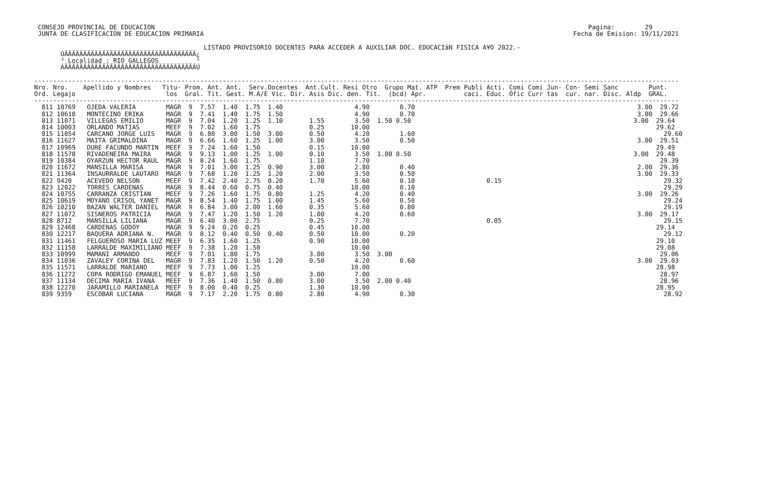CONSEJO PROVINCIAL DE EDUCACION                                                                                                                   Pagina:        29
  JUNTA DE CLASIFICACION DE EDUCACION PRIMARIA                                                                                                  Fecha de Emision: 19/11/2021

                                              LISTADO PROVISORIO DOCENTES PARA ACCEDER A AUXILIAR DOC. EDUCACIàN FISICA A¥O 2022.-
        ÚÄÄÄÄÄÄÄÄÄÄÄÄÄÄÄÄÄÄÄÄÄÄÄÄÄÄÄÄÄÄÄÄÄÄÄ¿
        ³ Localidad : RIO GALLEGOS          ³
        ÀÄÄÄÄÄÄÄÄÄÄÄÄÄÄÄÄÄÄÄÄÄÄÄÄÄÄÄÄÄÄÄÄÄÄÄÙ

 ---------------------------------------------------------------------------------------------------------------------------------------------------------------------------
 Nro. Nro.    Apellido y Nombres   Titu- Prom. Ant. Ant.  Serv.Docentes  Ant.Cult. Resi Otro  Grupo Mat. ATP  Prem Publi Acti. Comi Comi Jun- Con- Semi Sanc        Punt.
 Ord. Legajo                        los  Gral. Tit. Gest. M.A/E Vic. Dir. Asis Dic. den. Tit.  (bcd) Apr.          caci. Educ. Ofic Curr tas  cur. nar. Disc. Aldp  GRAL.
 ---------------------------------------------------------------------------------------------------------------------------------------------------------------------------
   811 10769   OJEDA VALERIA        MAGR  9  7.57  1.40  1.75  1.40                   4.90        0.70                                                           3.00  29.72
   812 10618   MONTECINO ERIKA      MAGR  9  7.41  1.40  1.75  1.50                   4.90        0.70                                                           3.00  29.66
   813 11071   VILLEGAS EMILIO      MAGR  9  7.04  1.20  1.25  1.10       1.55        3.50  1.50 0.50                                                           3.00  29.64
   814 10003   ORLANDO MATIAS       MEEF  9  7.02  1.60  1.75             0.25       10.00                                                                            29.62
   815 11054   CARCANO JORGE LUIS   MAGR  9  6.80  3.00  1.50  3.00       0.50        4.20        1.60                                                                  29.60
   816 11627   MAITA GRIMALDINA     MAGR  9  6.66  1.60  1.25  1.00       3.00        3.50        0.50                                                           3.00  29.51
   817 10969   DURE FACUNDO MARTIN  MEEF  9  7.24  1.60  1.50             0.15       10.00                                                                            29.49
   818 11578   RIVADENEIRA MAIRA    MAGR  9  9.13  1.00  1.25  1.00       0.10        3.50  1.00 0.50                                                           3.00  29.48
   819 10384   OYARZUN HECTOR RAUL  MAGR  9  8.24  1.60  1.75             1.10        7.70                                                                             29.39
   820 11672   MANSILLA MARISA      MAGR  9  7.01  3.00  1.25  0.90       3.00        2.80        0.40                                                           2.00  29.36
   821 11364   INSAURRALDE LAUTARO  MAGR  9  7.68  1.20  1.25  1.20       2.00        3.50        0.50                                                           3.00  29.33
   822 9420    ACEVEDO NELSON       MEEF  9  7.42  2.40  2.75  0.20       1.70        5.60        0.10                   0.15                                           29.32
   823 12022   TORRES CARDENAS      MAGR  9  8.44  0.60  0.75  0.40                  10.00        0.10                                                                  29.29
   824 10755   CARRANZA CRISTIAN    MEEF  9  7.26  1.60  1.75  0.80       1.25        4.20        0.40                                                           3.00  29.26
   825 10619   MOYANO CRISOL YANET  MAGR  9  8.54  1.40  1.75  1.00       1.45        5.60        0.50                                                                  29.24
   826 10210   BAZAN WALTER DANIEL  MAGR  9  6.84  3.00  2.00  1.60       0.35        5.60        0.80                                                                  29.19
   827 11072   SISNEROS PATRICIA    MAGR  9  7.47  1.20  1.50  1.20       1.00        4.20        0.60                                                           3.00  29.17
   828 8712    MANSILLA LILIANA     MAGR  9  6.40  3.00  2.75             0.25        7.70                               0.05                                           29.15
   829 12468   CARDENAS GODOY       MAGR  9  9.24  0.20  0.25             0.45       10.00                                                                            29.14
   830 12217   BAQUERA ADRIANA N.   MAGR  9  8.12  0.40  0.50  0.40       0.50       10.00        0.20                                                                  29.12
   831 11461   FELGUEROSO MARIA LUZ MEEF  9  6.35  1.60  1.25             0.90       10.00                                                                            29.10
   832 11158   LARRALDE MAXIMILIANO MEEF  9  7.38  1.20  1.50                        10.00                                                                            29.08
   833 10999   MAMANI ARMANDO       MEEF  9  7.01  1.80  1.75             3.00        3.50  3.00                                                                       29.06
   834 11036   ZAVALEY CORINA DEL   MAGR  9  7.83  1.20  1.50  1.20       0.50        4.20        0.60                                                           3.00  29.03
   835 11571   LARRALDE MARIANO     MEEF  9  7.73  1.00  1.25                        10.00                                                                            28.98
   836 11272   COPA RODRIGO EMANUEL MEEF  9  6.87  1.60  1.50             3.00        7.00                                                                             28.97
   837 11134   DECIMA MARIA IVANA   MEEF  9  7.36  1.40  1.50  0.80       3.00        3.50  2.00 0.40                                                                  28.96
   838 12270   JARAMILLO MARIANELA  MEEF  9  8.00  0.40  0.25             1.30       10.00                                                                            28.95
   839 9359    ESCOBAR LUCIANA      MAGR  9  7.17  2.20  1.75  0.80       2.80        4.90        0.30                                                                  28.92